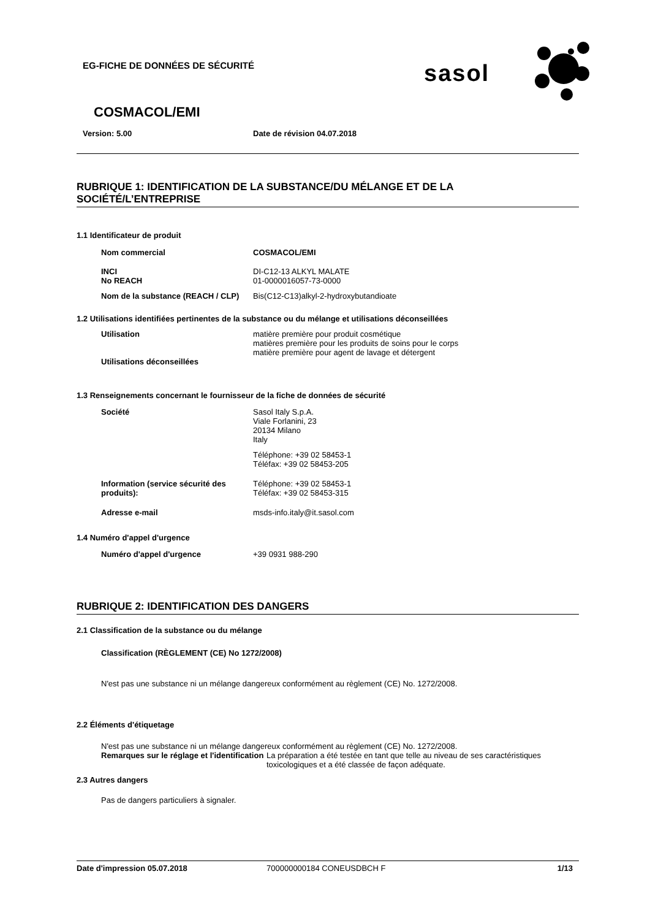EG-FICHE DE DONNÉES DE SÉCURITÉ
sasol
COSMACOL/EMI
Version: 5.00 Date de révision 04.07.2018
RUBRIQUE 1: IDENTIFICATION DE LA SUBSTANCE/DU MÉLANGE ET DE LA SOCIÉTÉ/L’ENTREPRISE
1.1 Identificateur de produit
Nom commercial COSMACOL/EMI
INCI
No REACH
DI-C12-13 ALKYL MALATE
01-0000016057-73-0000
Nom de la substance (REACH / CLP)
Bis(C12-C13)alkyl-2-hydroxybutandioate
1.2 Utilisations identifiées pertinentes de la substance ou du mélange et utilisations déconseillées
Utilisation matière première pour produit cosmétique
matières première pour les produits de soins pour le corps
matière première pour agent de lavage et détergent
Utilisations déconseillées
1.3 Renseignements concernant le fournisseur de la fiche de données de sécurité
Société Sasol Italy S.p.A.
Viale Forlanini, 23
20134 Milano
Italy
Téléphone: +39 02 58453-1
Téléfax: +39 02 58453-205
Information (service sécurité des produits):
Téléphone: +39 02 58453-1
Téléfax: +39 02 58453-315
Adresse e-mail msds-info.italy@it.sasol.com
1.4 Numéro d'appel d'urgence
Numéro d'appel d'urgence +39 0931 988-290
RUBRIQUE 2: IDENTIFICATION DES DANGERS
2.1 Classification de la substance ou du mélange
Classification (RÈGLEMENT (CE) No 1272/2008)
N'est pas une substance ni un mélange dangereux conformément au règlement (CE) No. 1272/2008.
2.2 Éléments d'étiquetage
N'est pas une substance ni un mélange dangereux conformément au règlement (CE) No. 1272/2008.
Remarques sur le réglage et l'identification
La préparation a été testée en tant que telle au niveau de ses caractéristiques toxicologiques et a été classée de façon adéquate.
2.3 Autres dangers
Pas de dangers particuliers à signaler.
Date d'impression 05.07.2018 700000000184 CONEUSDBCH F 1/13